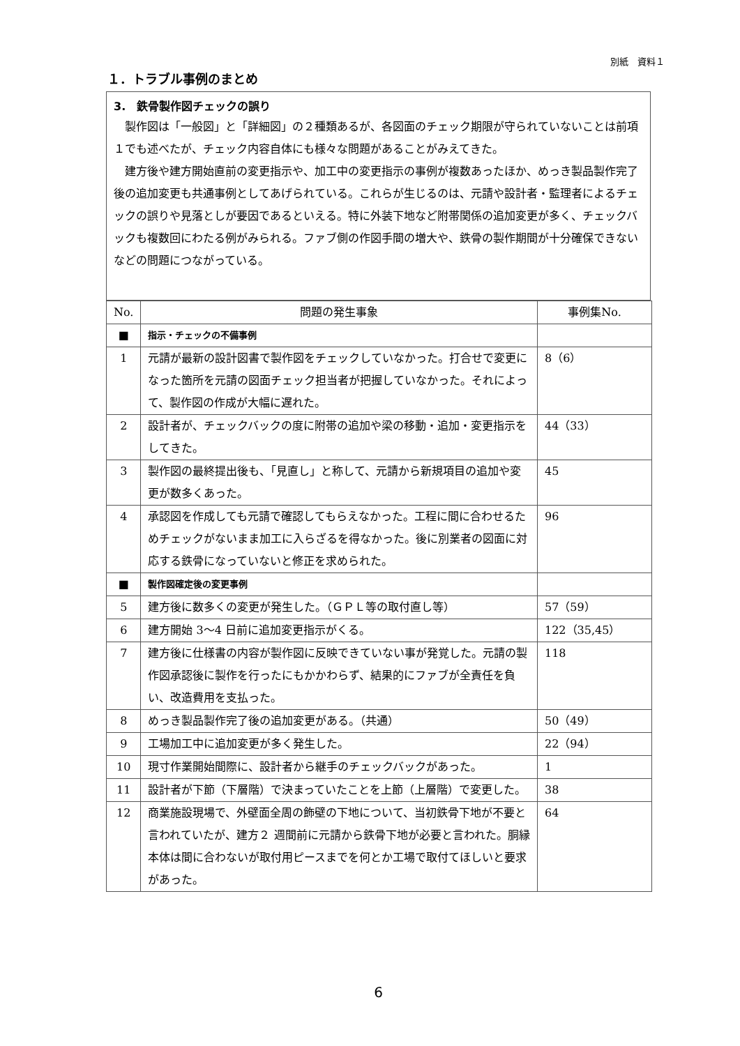別紙　資料１
１．トラブル事例のまとめ
3.　鉄骨製作図チェックの誤り
製作図は「一般図」と「詳細図」の２種類あるが、各図面のチェック期限が守られていないことは前項１でも述べたが、チェック内容自体にも様々な問題があることがみえてきた。
建方後や建方開始直前の変更指示や、加工中の変更指示の事例が複数あったほか、めっき製品製作完了後の追加変更も共通事例としてあげられている。これらが生じるのは、元請や設計者・監理者によるチェックの誤りや見落としが要因であるといえる。特に外装下地など附帯関係の追加変更が多く、チェックバックも複数回にわたる例がみられる。ファブ側の作図手間の増大や、鉄骨の製作期間が十分確保できないなどの問題につながっている。
| No. | 問題の発生事象 | 事例集No. |
| --- | --- | --- |
| ■ | 指示・チェックの不備事例 | |
| 1 | 元請が最新の設計図書で製作図をチェックしていなかった。打合せで変更になった箇所を元請の図面チェック担当者が把握していなかった。それによって、製作図の作成が大幅に遅れた。 | 8（6） |
| 2 | 設計者が、チェックバックの度に附帯の追加や梁の移動・追加・変更指示をしてきた。 | 44（33） |
| 3 | 製作図の最終提出後も、「見直し」と称して、元請から新規項目の追加や変更が数多くあった。 | 45 |
| 4 | 承認図を作成しても元請で確認してもらえなかった。工程に間に合わせるためチェックがないまま加工に入らざるを得なかった。後に別業者の図面に対応する鉄骨になっていないと修正を求められた。 | 96 |
| ■ | 製作図確定後の変更事例 | |
| 5 | 建方後に数多くの変更が発生した。（ＧＰＬ等の取付直し等） | 57（59） |
| 6 | 建方開始 3～4 日前に追加変更指示がくる。 | 122（35,45） |
| 7 | 建方後に仕様書の内容が製作図に反映できていない事が発覚した。元請の製作図承認後に製作を行ったにもかかわらず、結果的にファブが全責任を負い、改造費用を支払った。 | 118 |
| 8 | めっき製品製作完了後の追加変更がある。（共通） | 50（49） |
| 9 | 工場加工中に追加変更が多く発生した。 | 22（94） |
| 10 | 現寸作業開始間際に、設計者から継手のチェックバックがあった。 | 1 |
| 11 | 設計者が下節（下層階）で決まっていたことを上節（上層階）で変更した。 | 38 |
| 12 | 商業施設現場で、外壁面全周の飾壁の下地について、当初鉄骨下地が不要と言われていたが、建方２ 週間前に元請から鉄骨下地が必要と言われた。胴縁本体は間に合わないが取付用ピースまでを何とか工場で取付てほしいと要求があった。 | 64 |
6